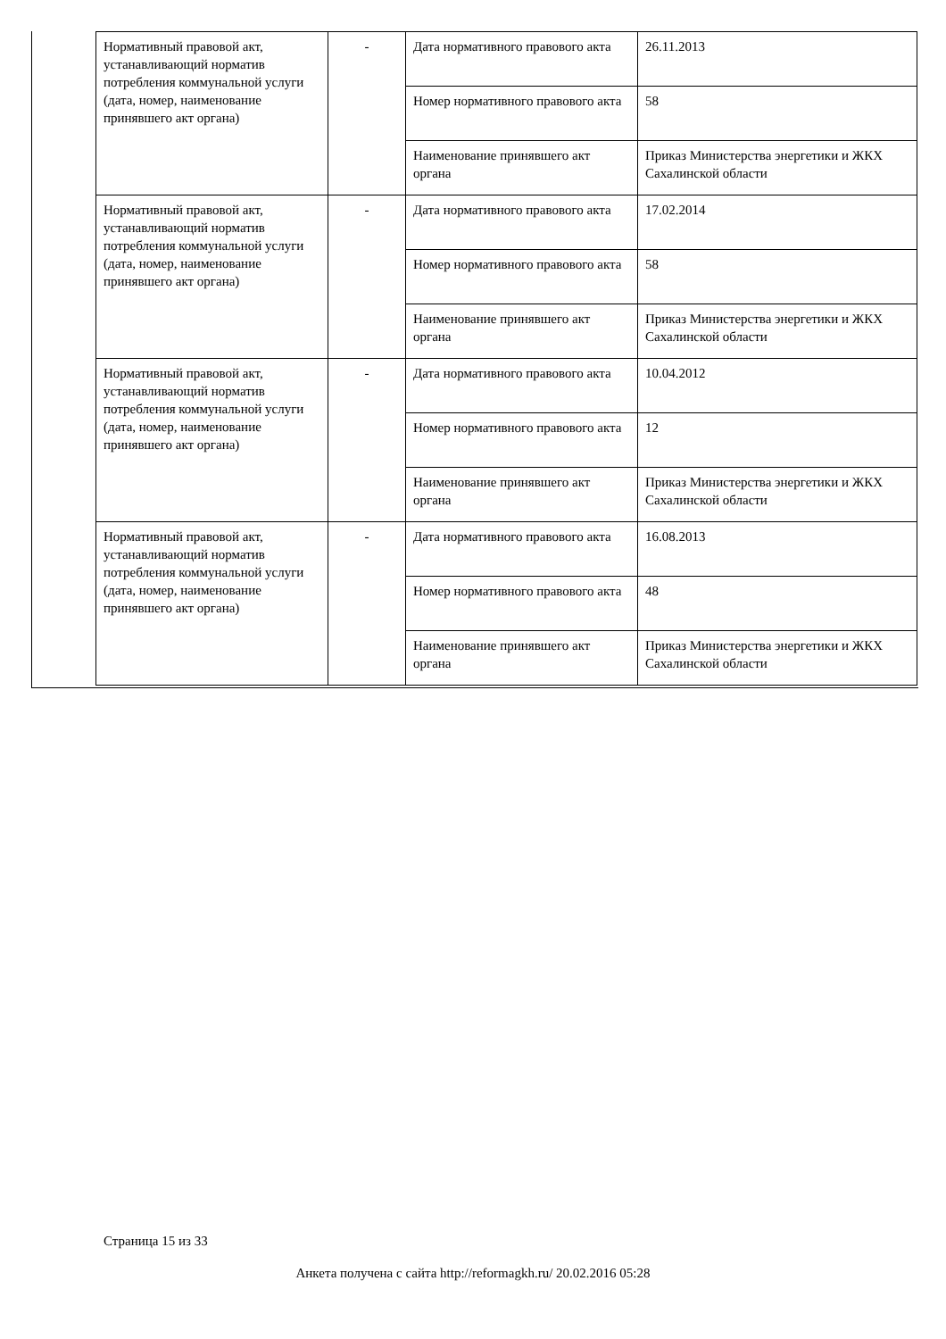| Нормативный правовой акт, устанавливающий норматив потребления коммунальной услуги (дата, номер, наименование принявшего акт органа) | - | Дата нормативного правового акта | 26.11.2013 |
| | | Номер нормативного правового акта | 58 |
| | | Наименование принявшего акт органа | Приказ Министерства энергетики и ЖКХ Сахалинской области |
| Нормативный правовой акт, устанавливающий норматив потребления коммунальной услуги (дата, номер, наименование принявшего акт органа) | - | Дата нормативного правового акта | 17.02.2014 |
| | | Номер нормативного правового акта | 58 |
| | | Наименование принявшего акт органа | Приказ Министерства энергетики и ЖКХ Сахалинской области |
| Нормативный правовой акт, устанавливающий норматив потребления коммунальной услуги (дата, номер, наименование принявшего акт органа) | - | Дата нормативного правового акта | 10.04.2012 |
| | | Номер нормативного правового акта | 12 |
| | | Наименование принявшего акт органа | Приказ Министерства энергетики и ЖКХ Сахалинской области |
| Нормативный правовой акт, устанавливающий норматив потребления коммунальной услуги (дата, номер, наименование принявшего акт органа) | - | Дата нормативного правового акта | 16.08.2013 |
| | | Номер нормативного правового акта | 48 |
| | | Наименование принявшего акт органа | Приказ Министерства энергетики и ЖКХ Сахалинской области |
Страница 15 из 33
Анкета получена с сайта http://reformagkh.ru/ 20.02.2016 05:28